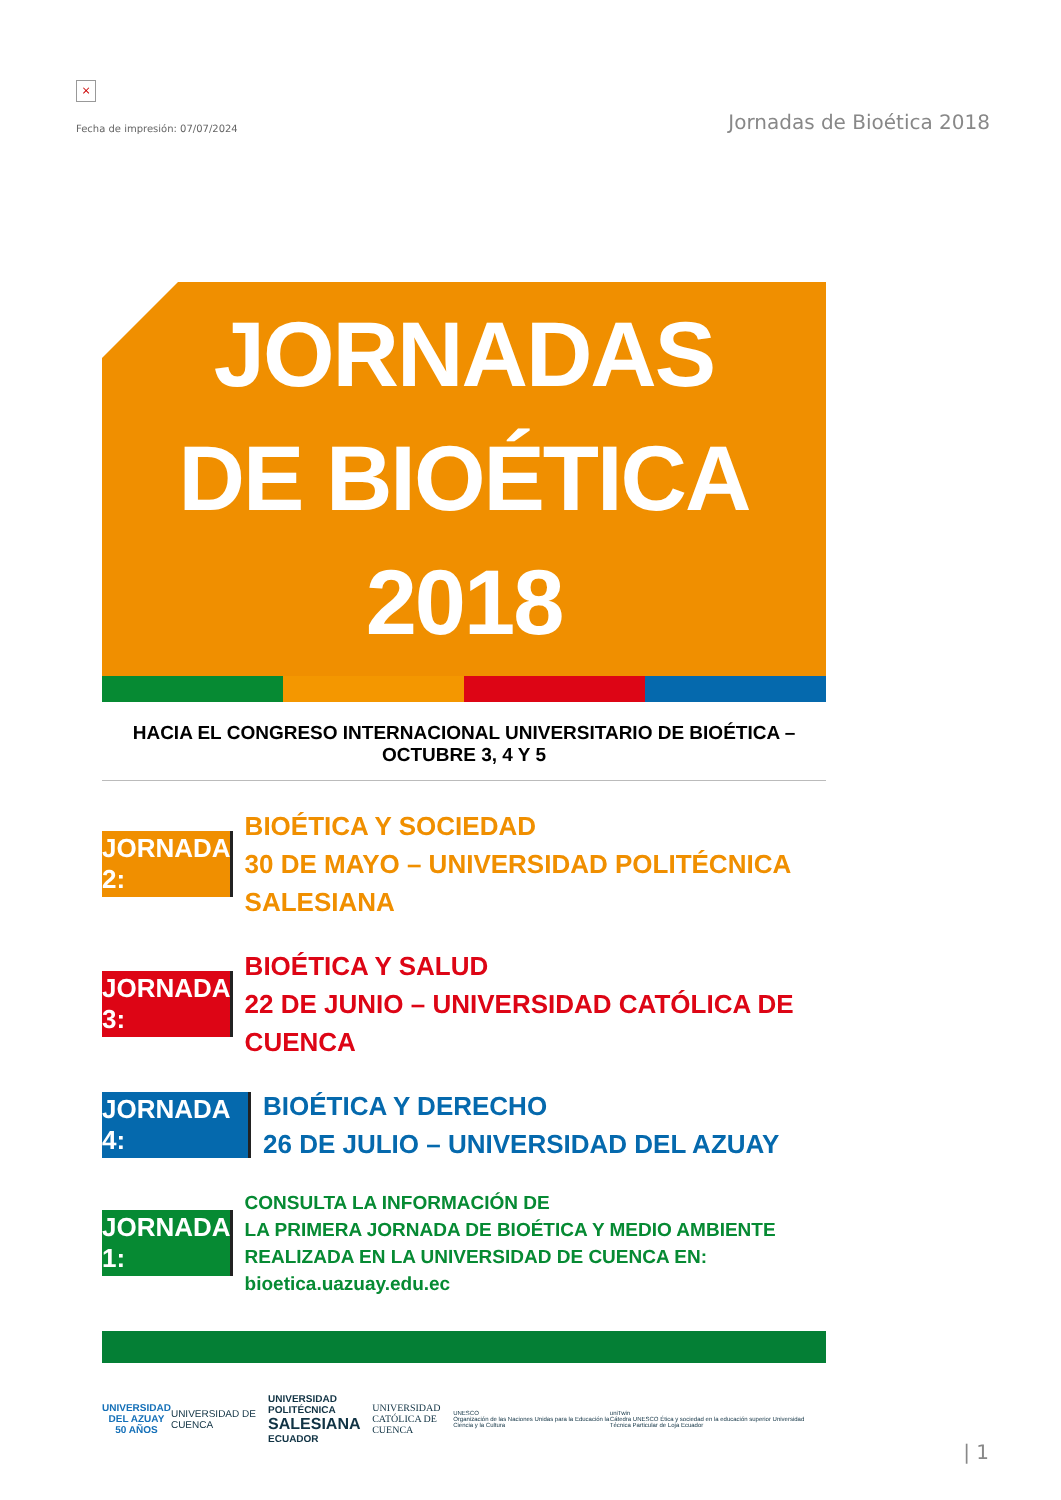×
Fecha de impresión: 07/07/2024 Jornadas de Bioética 2018
JORNADAS
DE BIOÉTICA
2018
HACIA EL CONGRESO INTERNACIONAL UNIVERSITARIO DE BIOÉTICA – OCTUBRE 3, 4 Y 5
JORNADA 2:
BIOÉTICA Y SOCIEDAD
30 DE MAYO – UNIVERSIDAD POLITÉCNICA SALESIANA
JORNADA 3:
BIOÉTICA Y SALUD
22 DE JUNIO – UNIVERSIDAD CATÓLICA DE CUENCA
JORNADA 4:
BIOÉTICA Y DERECHO
26 DE JULIO – UNIVERSIDAD DEL AZUAY
JORNADA 1:
CONSULTA LA INFORMACIÓN DE
LA PRIMERA JORNADA DE BIOÉTICA Y MEDIO AMBIENTE
REALIZADA EN LA UNIVERSIDAD DE CUENCA EN: bioetica.uazuay.edu.ec
UNIVERSIDAD
DEL AZUAY
50 AÑOS
UNIVERSIDAD DE CUENCA
UNIVERSIDAD POLITÉCNICA
SALESIANA
ECUADOR
UNIVERSIDAD
CATÓLICA DE CUENCA
UNESCO
Organización de las Naciones Unidas para la Educación la Ciencia y la Cultura
uniTwin
Cátedra UNESCO Ética y sociedad en la educación superior Universidad Técnica Particular de Loja Ecuador
| 1